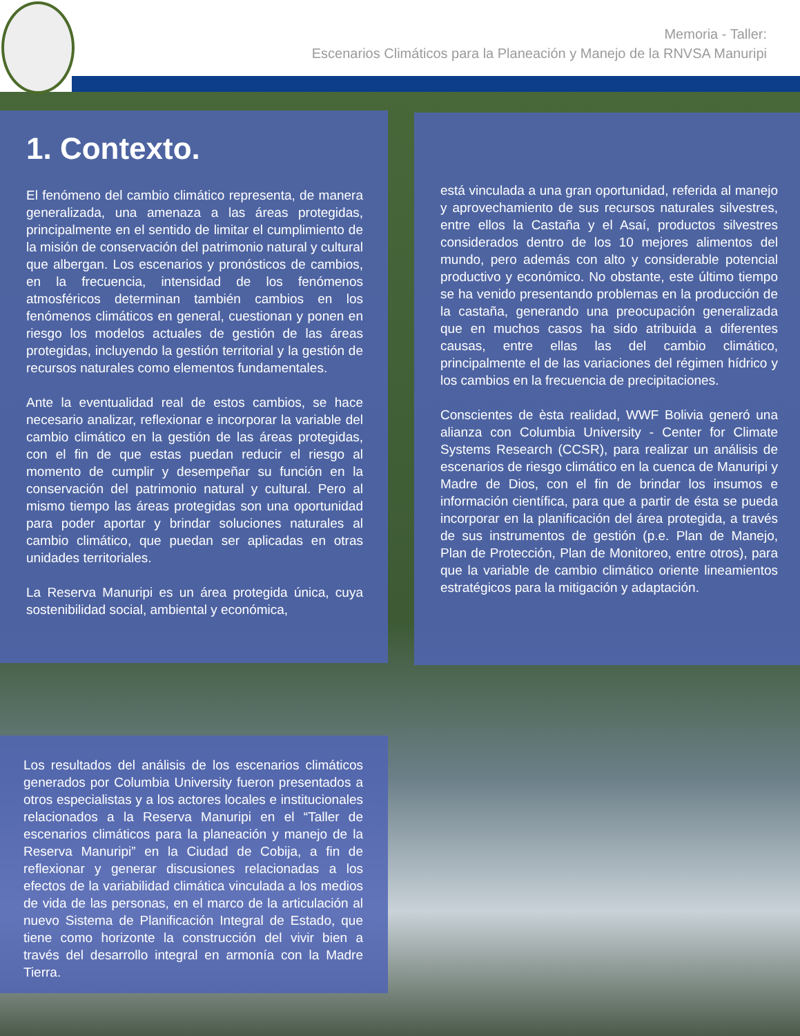Memoria - Taller:
Escenarios Climáticos para la Planeación y Manejo de la RNVSA Manuripi
1. Contexto.
El fenómeno del cambio climático representa, de manera generalizada, una amenaza a las áreas protegidas, principalmente en el sentido de limitar el cumplimiento de la misión de conservación del patrimonio natural y cultural que albergan. Los escenarios y pronósticos de cambios, en la frecuencia, intensidad de los fenómenos atmosféricos determinan también cambios en los fenómenos climáticos en general, cuestionan y ponen en riesgo los modelos actuales de gestión de las áreas protegidas, incluyendo la gestión territorial y la gestión de recursos naturales como elementos fundamentales.
Ante la eventualidad real de estos cambios, se hace necesario analizar, reflexionar e incorporar la variable del cambio climático en la gestión de las áreas protegidas, con el fin de que estas puedan reducir el riesgo al momento de cumplir y desempeñar su función en la conservación del patrimonio natural y cultural. Pero al mismo tiempo las áreas protegidas son una oportunidad para poder aportar y brindar soluciones naturales al cambio climático, que puedan ser aplicadas en otras unidades territoriales.
La Reserva Manuripi es un área protegida única, cuya sostenibilidad social, ambiental y económica,
está vinculada a una gran oportunidad, referida al manejo y aprovechamiento de sus recursos naturales silvestres, entre ellos la Castaña y el Asaí, productos silvestres considerados dentro de los 10 mejores alimentos del mundo, pero además con alto y considerable potencial productivo y económico. No obstante, este último tiempo se ha venido presentando problemas en la producción de la castaña, generando una preocupación generalizada que en muchos casos ha sido atribuida a diferentes causas, entre ellas las del cambio climático, principalmente el de las variaciones del régimen hídrico y los cambios en la frecuencia de precipitaciones.
Conscientes de èsta realidad, WWF Bolivia generó una alianza con Columbia University - Center for Climate Systems Research (CCSR), para realizar un análisis de escenarios de riesgo climático en la cuenca de Manuripi y Madre de Dios, con el fin de brindar los insumos e información científica, para que a partir de ésta se pueda incorporar en la planificación del área protegida, a través de sus instrumentos de gestión (p.e. Plan de Manejo, Plan de Protección, Plan de Monitoreo, entre otros), para que la variable de cambio climático oriente lineamientos estratégicos para la mitigación y adaptación.
Los resultados del análisis de los escenarios climáticos generados por Columbia University fueron presentados a otros especialistas y a los actores locales e institucionales relacionados a la Reserva Manuripi en el “Taller de escenarios climáticos para la planeación y manejo de la Reserva Manuripi” en la Ciudad de Cobija, a fin de reflexionar y generar discusiones relacionadas a los efectos de la variabilidad climática vinculada a los medios de vida de las personas, en el marco de la articulación al nuevo Sistema de Planificación Integral de Estado, que tiene como horizonte la construcción del vivir bien a través del desarrollo integral en armonía con la Madre Tierra.